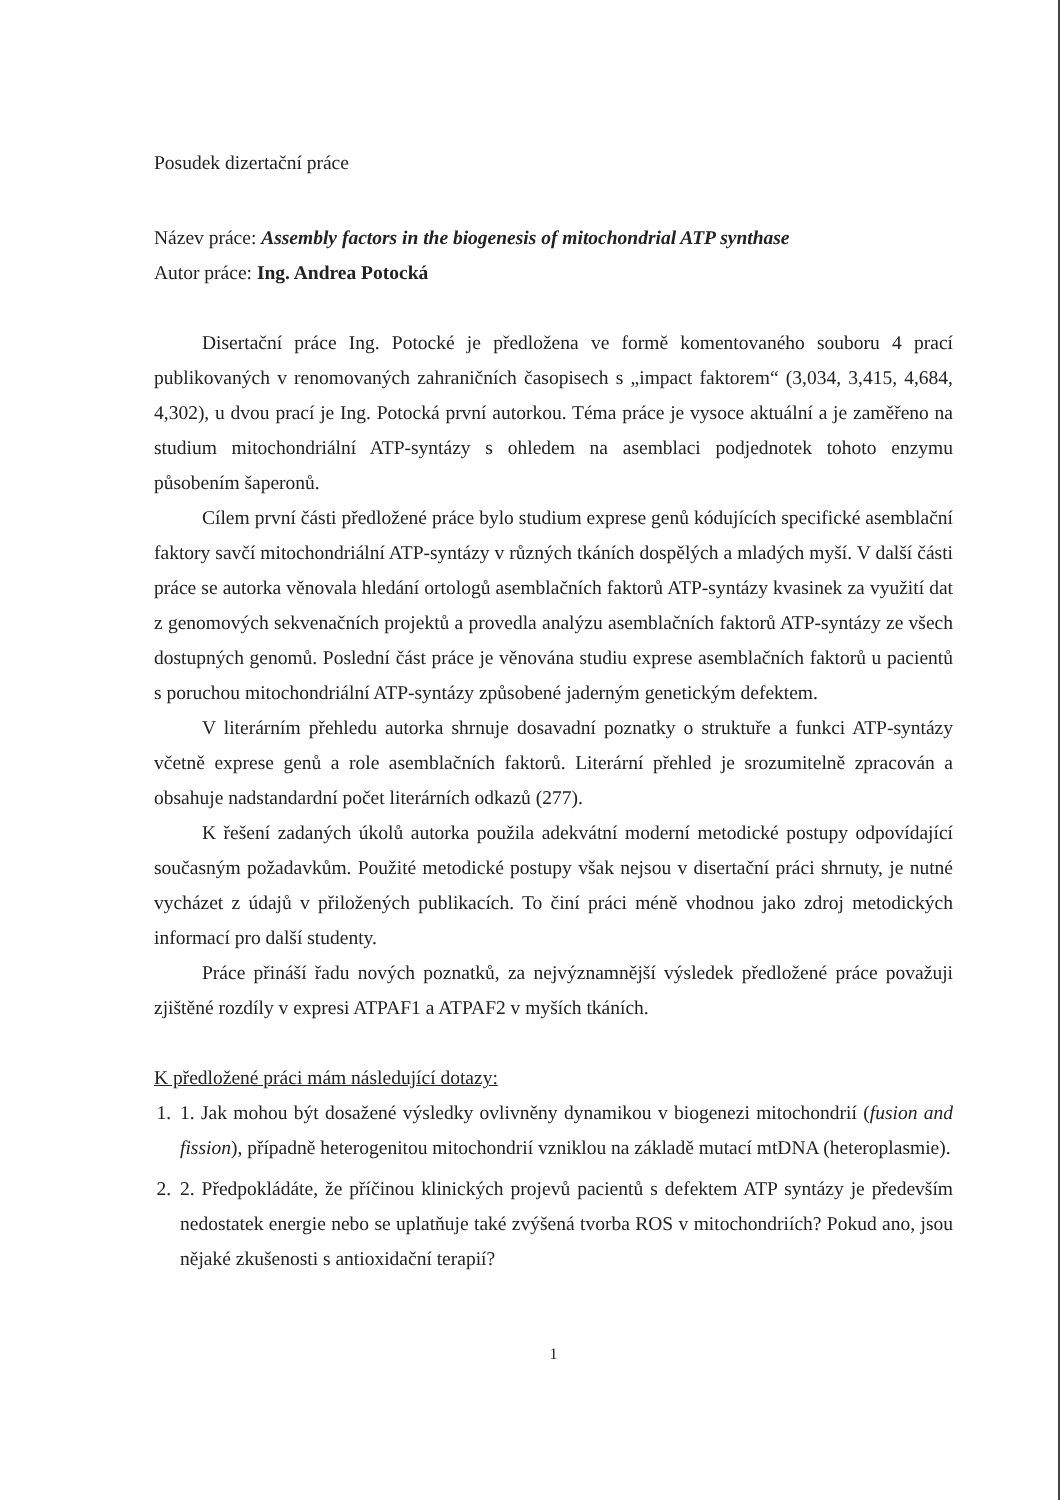Posudek dizertační práce
Název práce: Assembly factors in the biogenesis of mitochondrial ATP synthase
Autor práce: Ing. Andrea Potocká
Disertační práce Ing. Potocké je předložena ve formě komentovaného souboru 4 prací publikovaných v renomovaných zahraničních časopisech s „impact faktorem“ (3,034, 3,415, 4,684, 4,302), u dvou prací je Ing. Potocká první autorkou. Téma práce je vysoce aktuální a je zaměřeno na studium mitochondriální ATP-syntázy s ohledem na asemblaci podjednotek tohoto enzymu působením šaperonů.
Cílem první části předložené práce bylo studium exprese genů kódujících specifické asemblační faktory savčí mitochondriální ATP-syntázy v různých tkáních dospělých a mladých myší. V další části práce se autorka věnovala hledání ortologů asemblačních faktorů ATP-syntázy kvasinek za využití dat z genomových sekvenačních projektů a provedla analýzu asemblačních faktorů ATP-syntázy ze všech dostupných genomů. Poslední část práce je věnována studiu exprese asemblačních faktorů u pacientů s poruchou mitochondriální ATP-syntázy způsobené jaderným genetickým defektem.
V literárním přehledu autorka shrnuje dosavadní poznatky o struktuře a funkci ATP-syntázy včetně exprese genů a role asemblačních faktorů. Literární přehled je srozumitelně zpracován a obsahuje nadstandardní počet literárních odkazů (277).
K řešení zadaných úkolů autorka použila adekvátní moderní metodické postupy odpovídající současným požadavkům. Použité metodické postupy však nejsou v disertační práci shrnuty, je nutné vycházet z údajů v přiložených publikacích. To činí práci méně vhodnou jako zdroj metodických informací pro další studenty.
Práce přináší řadu nových poznatků, za nejvýznamnější výsledek předložené práce považuji zjištěné rozdíly v expresi ATPAF1 a ATPAF2 v myších tkáních.
K předložené práci mám následující dotazy:
1. 1. Jak mohou být dosažené výsledky ovlivněny dynamikou v biogenezi mitochondrií (fusion and fission), případně heterogenitou mitochondrií vzniklou na základě mutací mtDNA (heteroplasmie).
2. 2. Předpokládáte, že příčinou klinických projevů pacientů s defektem ATP syntázy je především nedostatek energie nebo se uplatňuje také zvýšená tvorba ROS v mitochondriích? Pokud ano, jsou nějaké zkušenosti s antioxidační terapií?
1